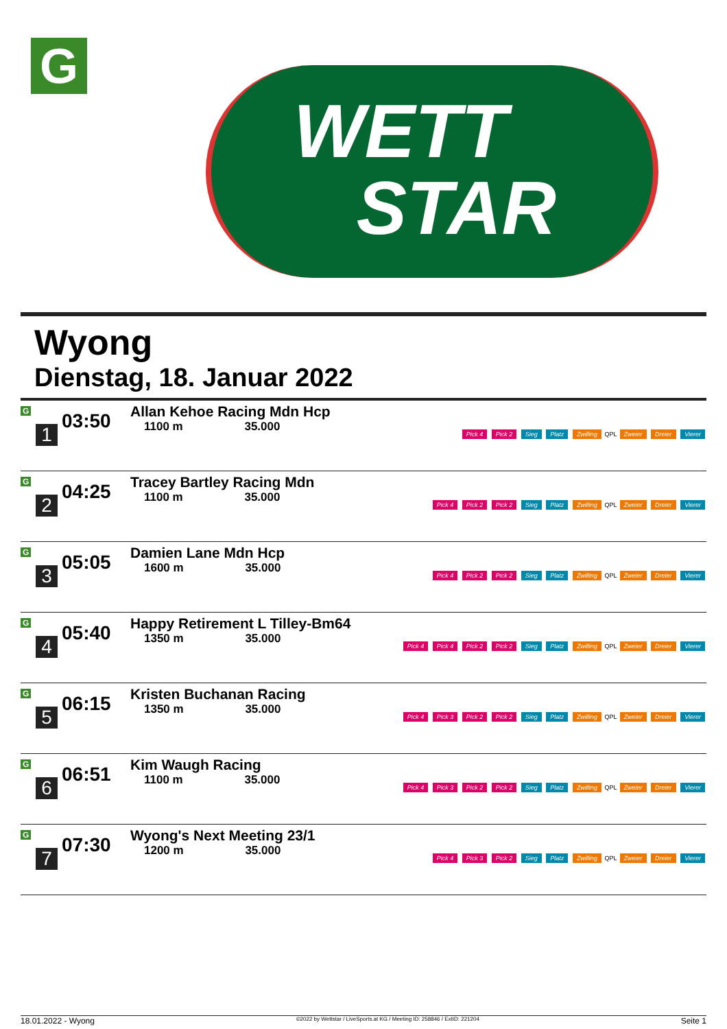G
WETT
STAR
Wyong
Dienstag, 18. Januar 2022
| G 1 | 03:50 | Allan Kehoe Racing Mdn Hcp 1100 m 35.000 | Pick 4 Pick 2 Sieg Platz Zwilling QPL Zweier Dreier Vierer |
| G 2 | 04:25 | Tracey Bartley Racing Mdn 1100 m 35.000 | Pick 4 Pick 2 Pick 2 Sieg Platz Zwilling QPL Zweier Dreier Vierer |
| G 3 | 05:05 | Damien Lane Mdn Hcp 1600 m 35.000 | Pick 4 Pick 2 Pick 2 Sieg Platz Zwilling QPL Zweier Dreier Vierer |
| G 4 | 05:40 | Happy Retirement L Tilley-Bm64 1350 m 35.000 | Pick 4 Pick 4 Pick 2 Pick 2 Sieg Platz Zwilling QPL Zweier Dreier Vierer |
| G 5 | 06:15 | Kristen Buchanan Racing 1350 m 35.000 | Pick 4 Pick 3 Pick 2 Pick 2 Sieg Platz Zwilling QPL Zweier Dreier Vierer |
| G 6 | 06:51 | Kim Waugh Racing 1100 m 35.000 | Pick 4 Pick 3 Pick 2 Pick 2 Sieg Platz Zwilling QPL Zweier Dreier Vierer |
| G 7 | 07:30 | Wyong's Next Meeting 23/1 1200 m 35.000 | Pick 4 Pick 3 Pick 2 Sieg Platz Zwilling QPL Zweier Dreier Vierer |
18.01.2022 - Wyong ©2022 by Wettstar / LiveSports.at KG / Meeting ID: 258846 / ExtID: 221204 Seite 1